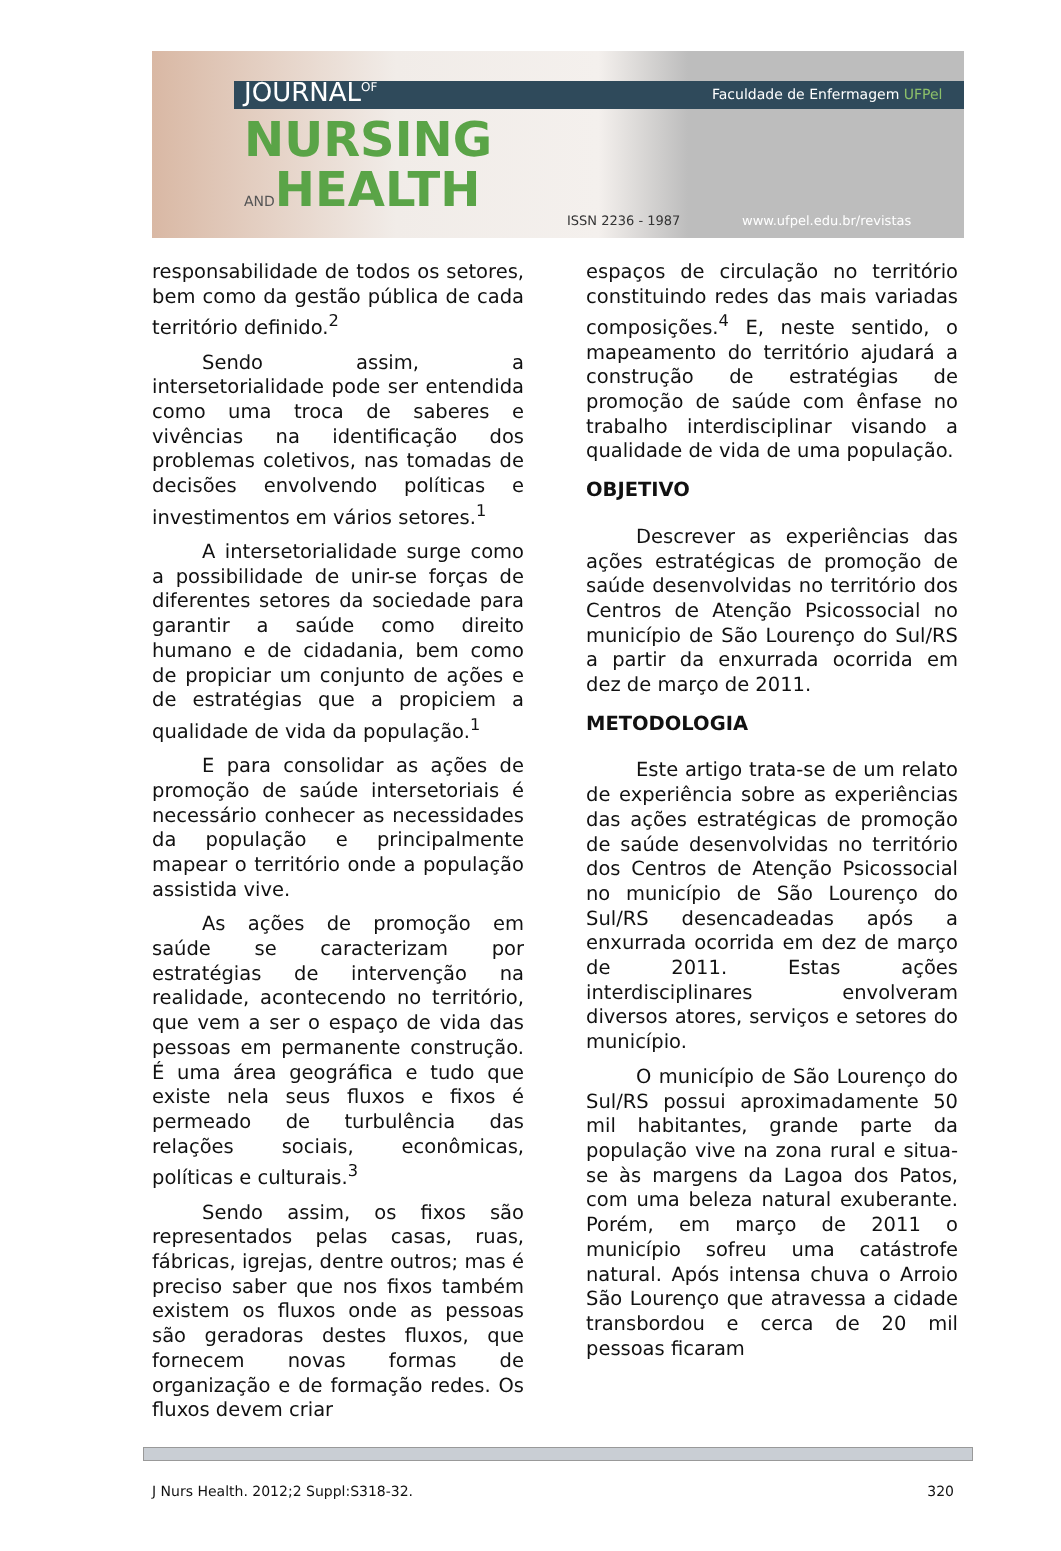JOURNAL<sup>OF</sup> Faculdade de Enfermagem UFPel
NURSING
ANDHEALTH
ISSN 2236 - 1987 www.ufpel.edu.br/revistas
responsabilidade de todos os setores, bem como da gestão pública de cada território definido.<sup>2</sup>
Sendo assim, a intersetorialidade pode ser entendida como uma troca de saberes e vivências na identificação dos problemas coletivos, nas tomadas de decisões envolvendo políticas e investimentos em vários setores.<sup>1</sup>
A intersetorialidade surge como a possibilidade de unir-se forças de diferentes setores da sociedade para garantir a saúde como direito humano e de cidadania, bem como de propiciar um conjunto de ações e de estratégias que a propiciem a qualidade de vida da população.<sup>1</sup>
E para consolidar as ações de promoção de saúde intersetoriais é necessário conhecer as necessidades da população e principalmente mapear o território onde a população assistida vive.
As ações de promoção em saúde se caracterizam por estratégias de intervenção na realidade, acontecendo no território, que vem a ser o espaço de vida das pessoas em permanente construção. É uma área geográfica e tudo que existe nela seus fluxos e fixos é permeado de turbulência das relações sociais, econômicas, políticas e culturais.<sup>3</sup>
Sendo assim, os fixos são representados pelas casas, ruas, fábricas, igrejas, dentre outros; mas é preciso saber que nos fixos também existem os fluxos onde as pessoas são geradoras destes fluxos, que fornecem novas formas de organização e de formação redes. Os fluxos devem criar
espaços de circulação no território constituindo redes das mais variadas composições.<sup>4</sup> E, neste sentido, o mapeamento do território ajudará a construção de estratégias de promoção de saúde com ênfase no trabalho interdisciplinar visando a qualidade de vida de uma população.
OBJETIVO
Descrever as experiências das ações estratégicas de promoção de saúde desenvolvidas no território dos Centros de Atenção Psicossocial no município de São Lourenço do Sul/RS a partir da enxurrada ocorrida em dez de março de 2011.
METODOLOGIA
Este artigo trata-se de um relato de experiência sobre as experiências das ações estratégicas de promoção de saúde desenvolvidas no território dos Centros de Atenção Psicossocial no município de São Lourenço do Sul/RS desencadeadas após a enxurrada ocorrida em dez de março de 2011. Estas ações interdisciplinares envolveram diversos atores, serviços e setores do município.
O município de São Lourenço do Sul/RS possui aproximadamente 50 mil habitantes, grande parte da população vive na zona rural e situa-se às margens da Lagoa dos Patos, com uma beleza natural exuberante. Porém, em março de 2011 o município sofreu uma catástrofe natural. Após intensa chuva o Arroio São Lourenço que atravessa a cidade transbordou e cerca de 20 mil pessoas ficaram
J Nurs Health. 2012;2 Suppl:S318-32. 320